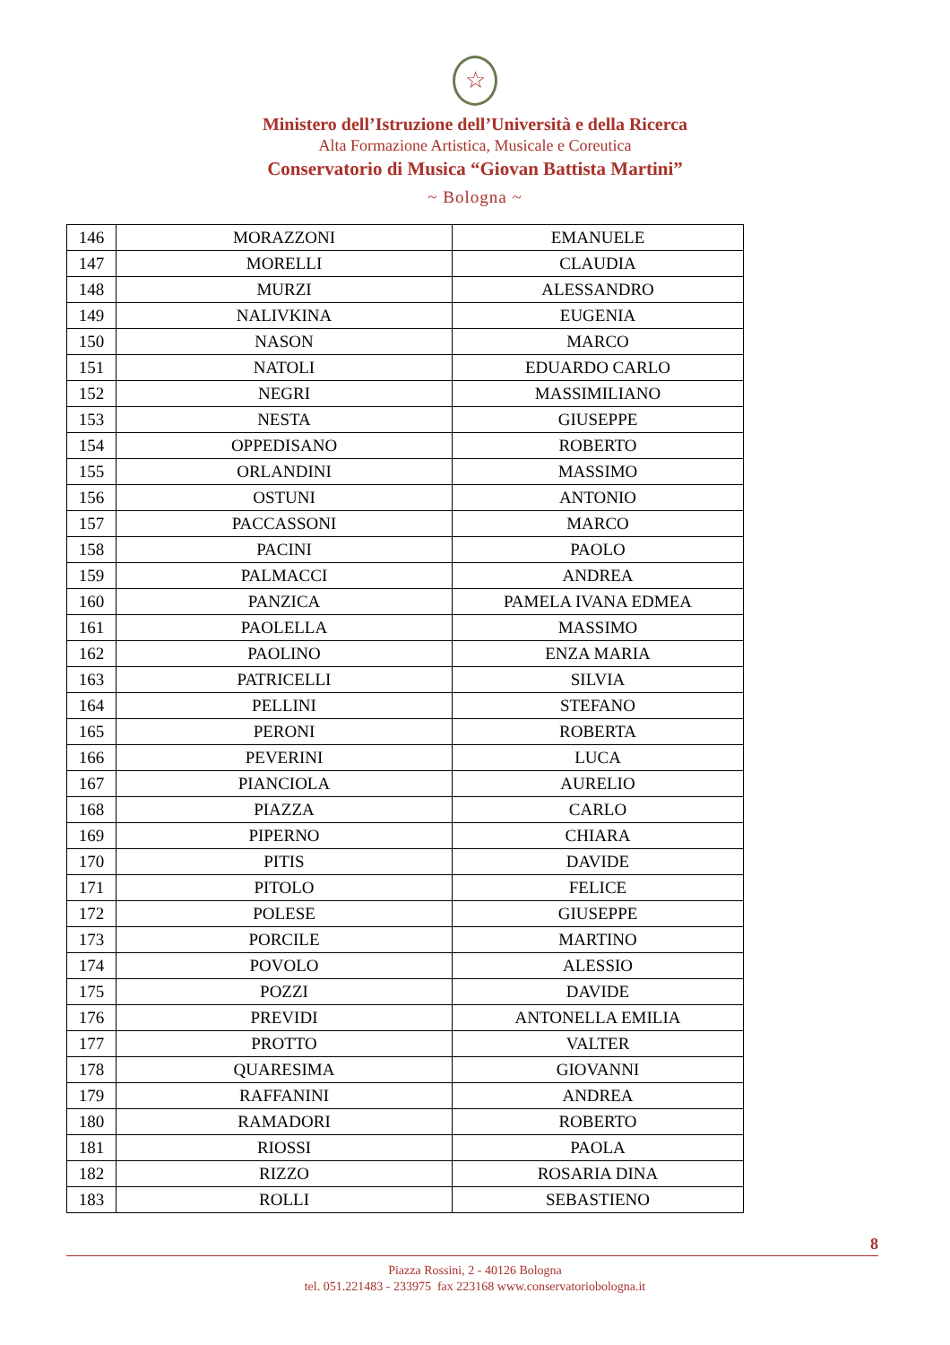☆
Ministero dell’Istruzione dell’Università e della Ricerca
Alta Formazione Artistica, Musicale e Coreutica
Conservatorio di Musica “Giovan Battista Martini”
~ Bologna ~
| 146 | MORAZZONI | EMANUELE |
| 147 | MORELLI | CLAUDIA |
| 148 | MURZI | ALESSANDRO |
| 149 | NALIVKINA | EUGENIA |
| 150 | NASON | MARCO |
| 151 | NATOLI | EDUARDO CARLO |
| 152 | NEGRI | MASSIMILIANO |
| 153 | NESTA | GIUSEPPE |
| 154 | OPPEDISANO | ROBERTO |
| 155 | ORLANDINI | MASSIMO |
| 156 | OSTUNI | ANTONIO |
| 157 | PACCASSONI | MARCO |
| 158 | PACINI | PAOLO |
| 159 | PALMACCI | ANDREA |
| 160 | PANZICA | PAMELA IVANA EDMEA |
| 161 | PAOLELLA | MASSIMO |
| 162 | PAOLINO | ENZA MARIA |
| 163 | PATRICELLI | SILVIA |
| 164 | PELLINI | STEFANO |
| 165 | PERONI | ROBERTA |
| 166 | PEVERINI | LUCA |
| 167 | PIANCIOLA | AURELIO |
| 168 | PIAZZA | CARLO |
| 169 | PIPERNO | CHIARA |
| 170 | PITIS | DAVIDE |
| 171 | PITOLO | FELICE |
| 172 | POLESE | GIUSEPPE |
| 173 | PORCILE | MARTINO |
| 174 | POVOLO | ALESSIO |
| 175 | POZZI | DAVIDE |
| 176 | PREVIDI | ANTONELLA EMILIA |
| 177 | PROTTO | VALTER |
| 178 | QUARESIMA | GIOVANNI |
| 179 | RAFFANINI | ANDREA |
| 180 | RAMADORI | ROBERTO |
| 181 | RIOSSI | PAOLA |
| 182 | RIZZO | ROSARIA DINA |
| 183 | ROLLI | SEBASTIENO |
8
Piazza Rossini, 2 - 40126 Bologna
tel. 051.221483 - 233975 fax 223168 www.conservatoriobologna.it